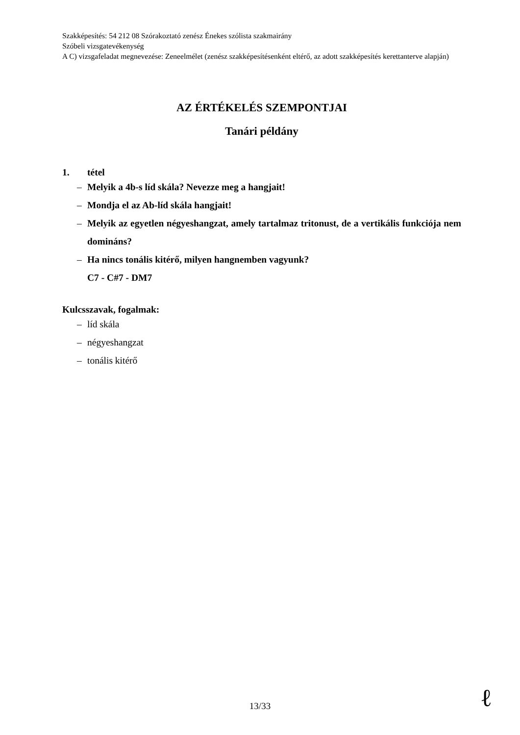Szakképesítés: 54 212 08 Szórakoztató zenész Énekes szólista szakmairány
Szóbeli vizsgatevékenység
A C) vizsgafeladat megnevezése: Zeneelmélet (zenész szakképesítésenként eltérő, az adott szakképesítés kerettanterve alapján)
AZ ÉRTÉKELÉS SZEMPONTJAI
Tanári példány
1. tétel
– Melyik a 4b-s líd skála? Nevezze meg a hangjait!
– Mondja el az Ab-líd skála hangjait!
– Melyik az egyetlen négyeshangzat, amely tartalmaz tritonust, de a vertikális funkciója nem domináns?
– Ha nincs tonális kitérő, milyen hangnemben vagyunk?
C7 - C#7 - DM7
Kulcsszavak, fogalmak:
– líd skála
– négyeshangzat
– tonális kitérő
13/33 ℓ